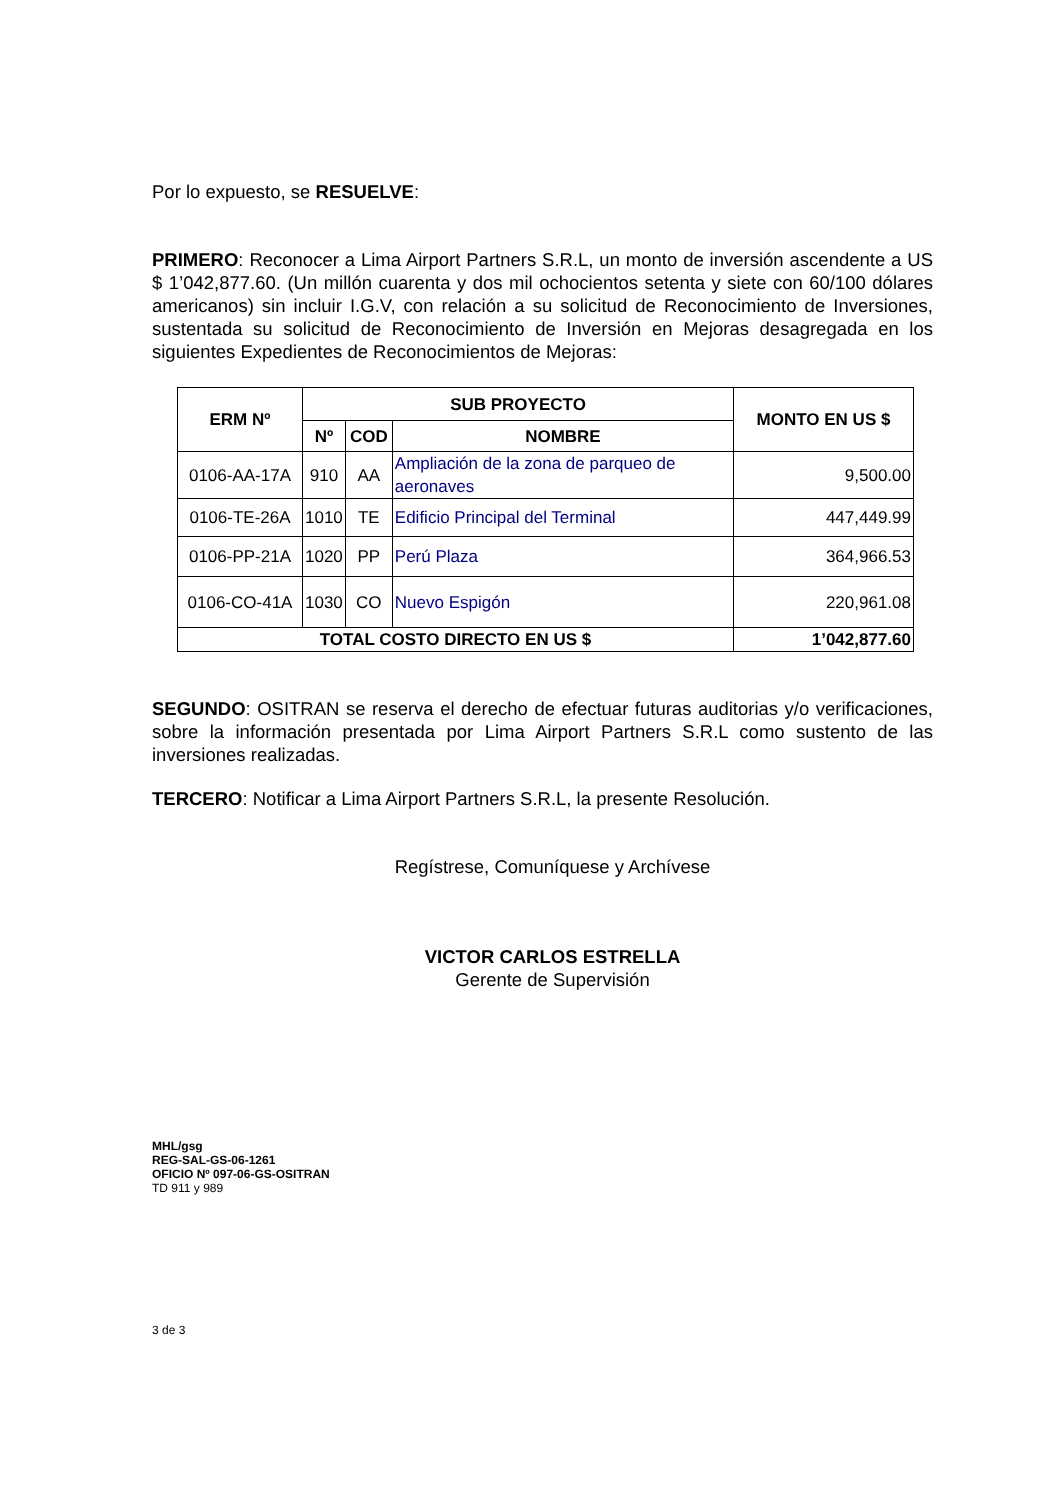Por lo expuesto, se RESUELVE:
PRIMERO: Reconocer a Lima Airport Partners S.R.L, un monto de inversión ascendente a US $ 1’042,877.60. (Un millón cuarenta y dos mil ochocientos setenta y siete con 60/100 dólares americanos) sin incluir I.G.V, con relación a su solicitud de Reconocimiento de Inversiones, sustentada su solicitud de Reconocimiento de Inversión en Mejoras desagregada en los siguientes Expedientes de Reconocimientos de Mejoras:
| ERM Nº | SUB PROYECTO | | | MONTO EN US $ |
| --- | --- | --- | --- | --- |
| | Nº | COD | NOMBRE | |
| 0106-AA-17A | 910 | AA | Ampliación de la zona de parqueo de aeronaves | 9,500.00 |
| 0106-TE-26A | 1010 | TE | Edificio Principal del Terminal | 447,449.99 |
| 0106-PP-21A | 1020 | PP | Perú Plaza | 364,966.53 |
| 0106-CO-41A | 1030 | CO | Nuevo Espigón | 220,961.08 |
| TOTAL COSTO DIRECTO EN US $ | | | | 1’042,877.60 |
SEGUNDO: OSITRAN se reserva el derecho de efectuar futuras auditorias y/o verificaciones, sobre la información presentada por Lima Airport Partners S.R.L como sustento de las inversiones realizadas.
TERCERO: Notificar a Lima Airport Partners S.R.L, la presente Resolución.
Regístrese, Comuníquese y Archívese
VICTOR CARLOS ESTRELLA
Gerente de Supervisión
MHL/gsg
REG-SAL-GS-06-1261
OFICIO Nº 097-06-GS-OSITRAN
TD 911 y 989
3 de 3